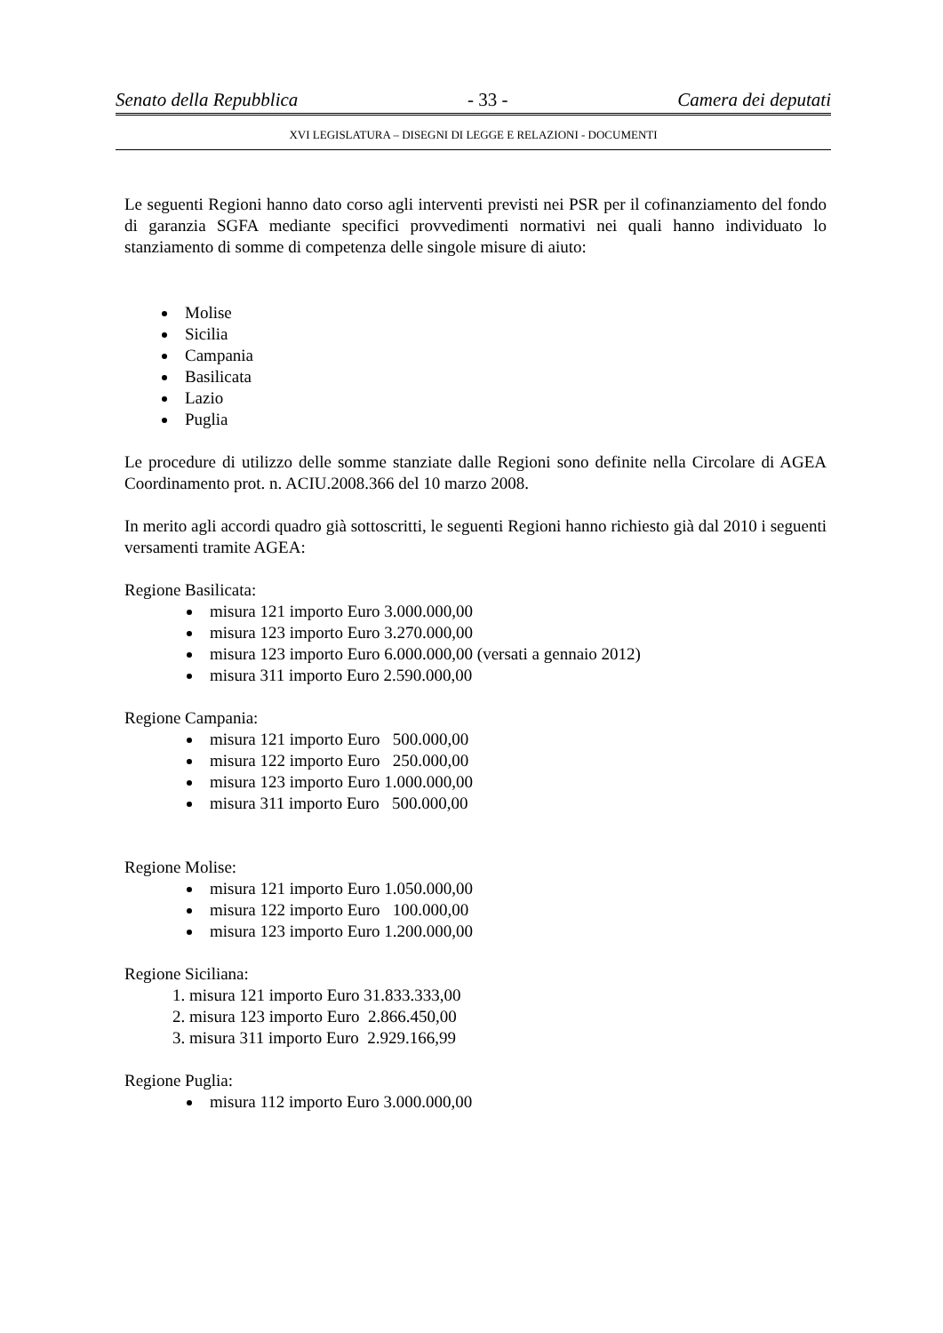Senato della Repubblica - 33 - Camera dei deputati
XVI LEGISLATURA – DISEGNI DI LEGGE E RELAZIONI - DOCUMENTI
Le seguenti Regioni hanno dato corso agli interventi previsti nei PSR per il cofinanziamento del fondo di garanzia SGFA mediante specifici provvedimenti normativi nei quali hanno individuato lo stanziamento di somme di competenza delle singole misure di aiuto:
Molise
Sicilia
Campania
Basilicata
Lazio
Puglia
Le procedure di utilizzo delle somme stanziate dalle Regioni sono definite nella Circolare di AGEA Coordinamento prot. n. ACIU.2008.366 del 10 marzo 2008.
In merito agli accordi quadro già sottoscritti, le seguenti Regioni hanno richiesto già dal 2010 i seguenti versamenti tramite AGEA:
Regione Basilicata:
misura 121 importo Euro 3.000.000,00
misura 123 importo Euro 3.270.000,00
misura 123 importo Euro 6.000.000,00 (versati a gennaio 2012)
misura 311 importo Euro 2.590.000,00
Regione Campania:
misura 121 importo Euro 500.000,00
misura 122 importo Euro 250.000,00
misura 123 importo Euro 1.000.000,00
misura 311 importo Euro 500.000,00
Regione Molise:
misura 121 importo Euro 1.050.000,00
misura 122 importo Euro 100.000,00
misura 123 importo Euro 1.200.000,00
Regione Siciliana:
1. misura 121 importo Euro 31.833.333,00
2. misura 123 importo Euro 2.866.450,00
3. misura 311 importo Euro 2.929.166,99
Regione Puglia:
misura 112 importo Euro 3.000.000,00